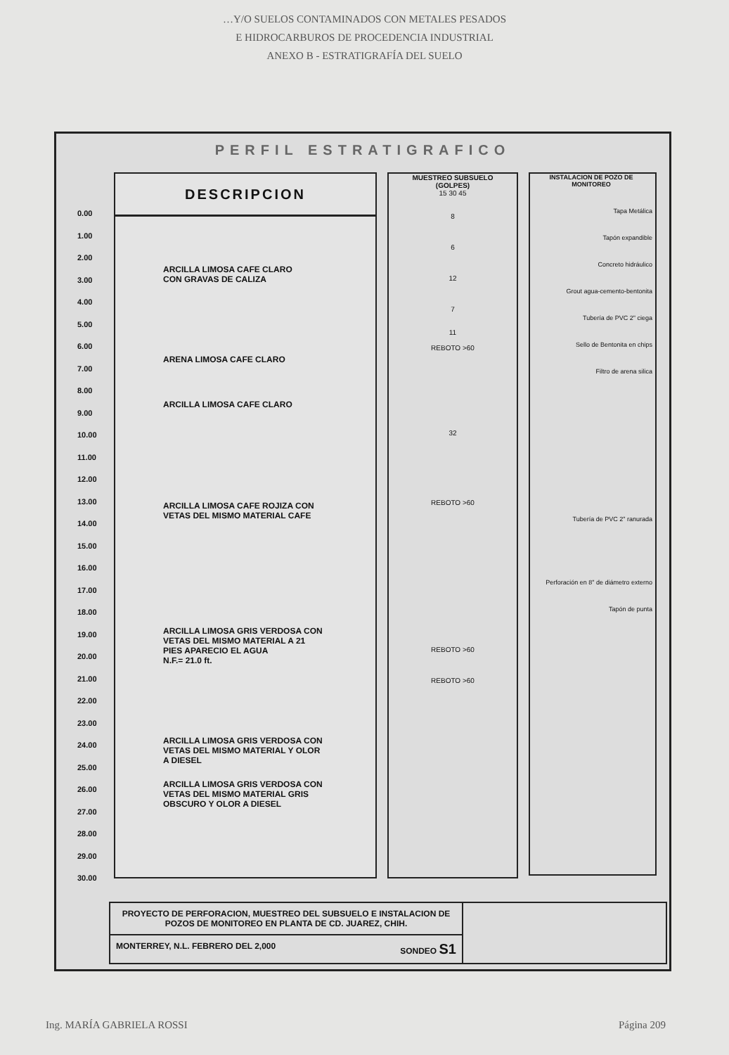…Y/O SUELOS CONTAMINADOS CON METALES PESADOS
E HIDROCARBUROS DE PROCEDENCIA INDUSTRIAL
ANEXO B - ESTRATIGRAFÍA DEL SUELO
PERFIL ESTRATIGRAFICO
0.00
1.00
2.00
3.00
4.00
5.00
6.00
7.00
8.00
9.00
10.00
11.00
12.00
13.00
14.00
15.00
16.00
17.00
18.00
19.00
20.00
21.00
22.00
23.00
24.00
25.00
26.00
27.00
28.00
29.00
30.00
DESCRIPCION
ARCILLA LIMOSA CAFE CLARO
CON GRAVAS DE CALIZA
ARENA LIMOSA CAFE CLARO
ARCILLA LIMOSA CAFE CLARO
ARCILLA LIMOSA CAFE ROJIZA CON
VETAS DEL MISMO MATERIAL CAFE
ARCILLA LIMOSA GRIS VERDOSA CON
VETAS DEL MISMO MATERIAL A 21
PIES APARECIO EL AGUA
N.F.= 21.0 ft.
ARCILLA LIMOSA GRIS VERDOSA CON
VETAS DEL MISMO MATERIAL Y OLOR
A DIESEL
ARCILLA LIMOSA GRIS VERDOSA CON
VETAS DEL MISMO MATERIAL GRIS
OBSCURO Y OLOR A DIESEL
MUESTREO SUBSUELO
(GOLPES)
15 30 45
8
6
12
7
11
REBOTO >60
32
REBOTO >60
REBOTO >60
REBOTO >60
INSTALACION DE POZO DE MONITOREO
Tapa Metálica
Tapón expandible
Concreto hidráulico
Grout agua-cemento-bentonita
Tubería de PVC 2" ciega
Sello de Bentonita en chips
Filtro de arena silica
Tubería de PVC 2" ranurada
Perforación en 8" de diámetro externo
Tapón de punta
PROYECTO DE PERFORACION, MUESTREO DEL SUBSUELO E INSTALACION DE POZOS DE MONITOREO EN PLANTA DE CD. JUAREZ, CHIH.
MONTERREY, N.L. FEBRERO DEL 2,000 SONDEO S1
Ing. MARÍA GABRIELA ROSSI Página 209